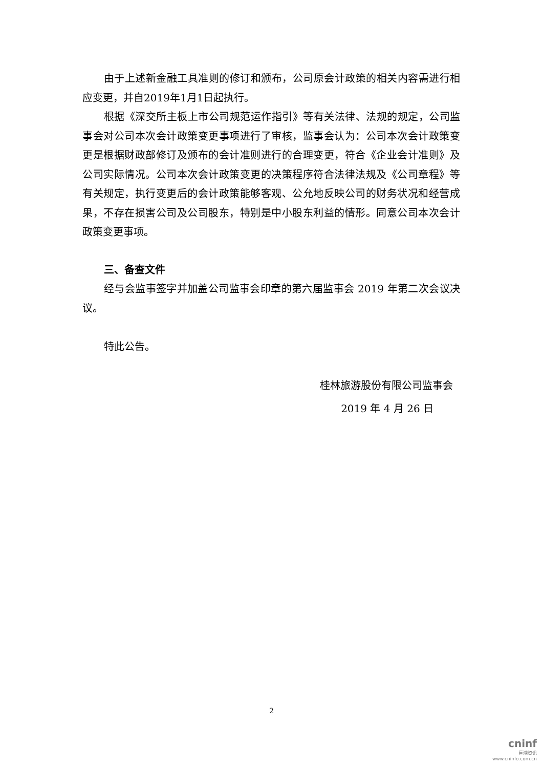由于上述新金融工具准则的修订和颁布，公司原会计政策的相关内容需进行相应变更，并自2019年1月1日起执行。
根据《深交所主板上市公司规范运作指引》等有关法律、法规的规定，公司监事会对公司本次会计政策变更事项进行了审核，监事会认为：公司本次会计政策变更是根据财政部修订及颁布的会计准则进行的合理变更，符合《企业会计准则》及公司实际情况。公司本次会计政策变更的决策程序符合法律法规及《公司章程》等有关规定，执行变更后的会计政策能够客观、公允地反映公司的财务状况和经营成果，不存在损害公司及公司股东，特别是中小股东利益的情形。同意公司本次会计政策变更事项。
三、备查文件
经与会监事签字并加盖公司监事会印章的第六届监事会 2019 年第二次会议决议。
特此公告。
桂林旅游股份有限公司监事会
2019 年 4 月 26 日
2
cninf
巨潮资讯
www.cninfo.com.cn